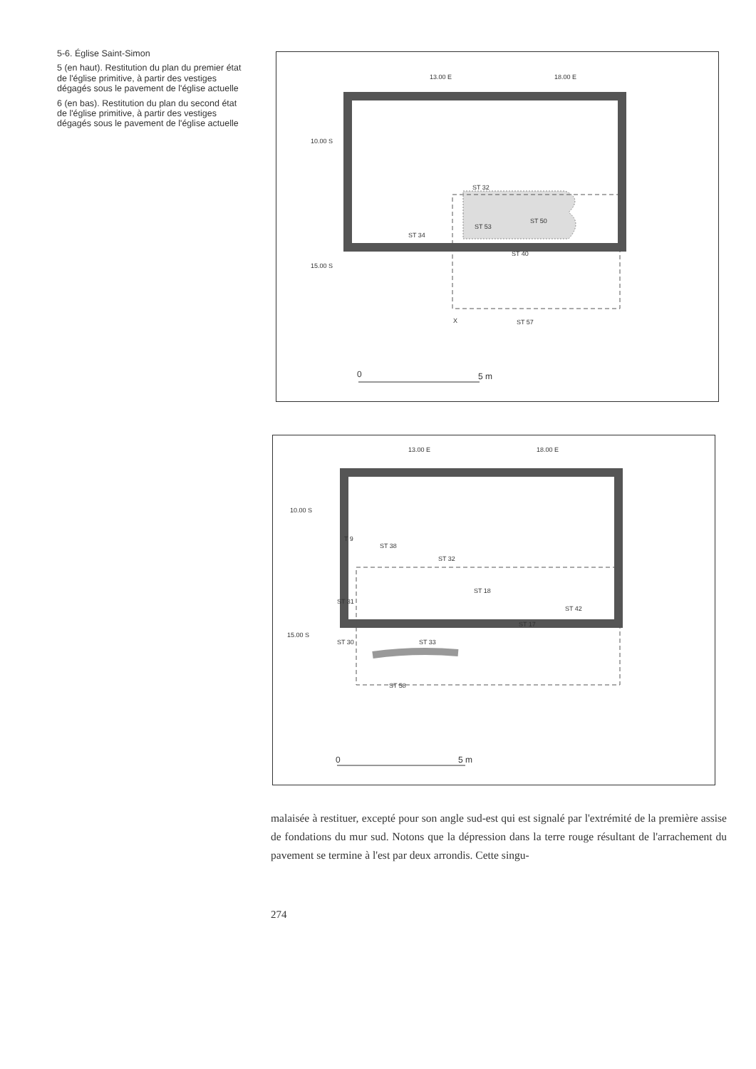5-6. Église Saint-Simon
5 (en haut). Restitution du plan du premier état de l'église primitive, à partir des vestiges dégagés sous le pavement de l'église actuelle
6 (en bas). Restitution du plan du second état de l'église primitive, à partir des vestiges dégagés sous le pavement de l'église actuelle
13.00 E 18.00 E
10.00 S
15.00 S
ST 32
ST 53
ST 50
ST 34
ST 40
X ST 57
0 5 m
13.00 E 18.00 E
10.00 S
15.00 S
T 9
ST 38
ST 32
ST 18
ST 31
ST 42
ST 17
ST 30 ST 33
ST 58
0 5 m
malaisée à restituer, excepté pour son angle sud-est qui est signalé par l'extrémité de la première assise de fondations du mur sud. Notons que la dépression dans la terre rouge résultant de l'arrachement du pavement se termine à l'est par deux arrondis. Cette singu-
274